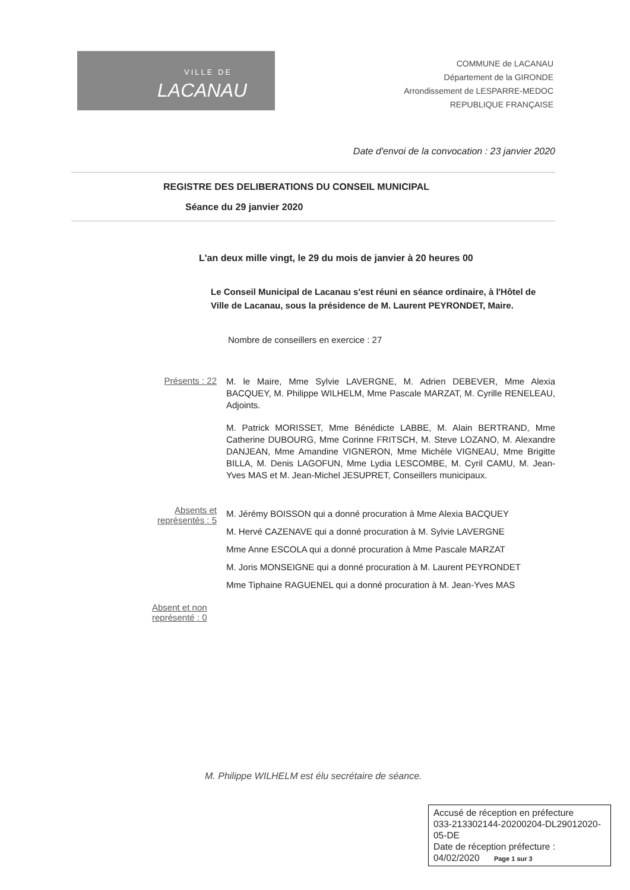VILLE DE
LACANAU
COMMUNE de LACANAU
Département de la GIRONDE
Arrondissement de LESPARRE-MEDOC
REPUBLIQUE FRANÇAISE
Date d'envoi de la convocation : 23 janvier 2020
REGISTRE DES DELIBERATIONS DU CONSEIL MUNICIPAL
Séance du 29 janvier 2020
L'an deux mille vingt, le 29 du mois de janvier à 20 heures 00
Le Conseil Municipal de Lacanau s'est réuni en séance ordinaire, à l'Hôtel de Ville de Lacanau, sous la présidence de M. Laurent PEYRONDET, Maire.
Nombre de conseillers en exercice : 27
Présents : 22
M. le Maire, Mme Sylvie LAVERGNE, M. Adrien DEBEVER, Mme Alexia BACQUEY, M. Philippe WILHELM, Mme Pascale MARZAT, M. Cyrille RENELEAU, Adjoints.
M. Patrick MORISSET, Mme Bénédicte LABBE, M. Alain BERTRAND, Mme Catherine DUBOURG, Mme Corinne FRITSCH, M. Steve LOZANO, M. Alexandre DANJEAN, Mme Amandine VIGNERON, Mme Michèle VIGNEAU, Mme Brigitte BILLA, M. Denis LAGOFUN, Mme Lydia LESCOMBE, M. Cyril CAMU, M. Jean-Yves MAS et M. Jean-Michel JESUPRET, Conseillers municipaux.
Absents et représentés : 5
M. Jérémy BOISSON qui a donné procuration à Mme Alexia BACQUEY
M. Hervé CAZENAVE qui a donné procuration à M. Sylvie LAVERGNE
Mme Anne ESCOLA qui a donné procuration à Mme Pascale MARZAT
M. Joris MONSEIGNE qui a donné procuration à M. Laurent PEYRONDET
Mme Tiphaine RAGUENEL qui a donné procuration à M. Jean-Yves MAS
Absent et non représenté : 0
M. Philippe WILHELM est élu secrétaire de séance.
Accusé de réception en préfecture
033-213302144-20200204-DL29012020-05-DE
Date de réception préfecture :
04/02/2020 Page 1 sur 3